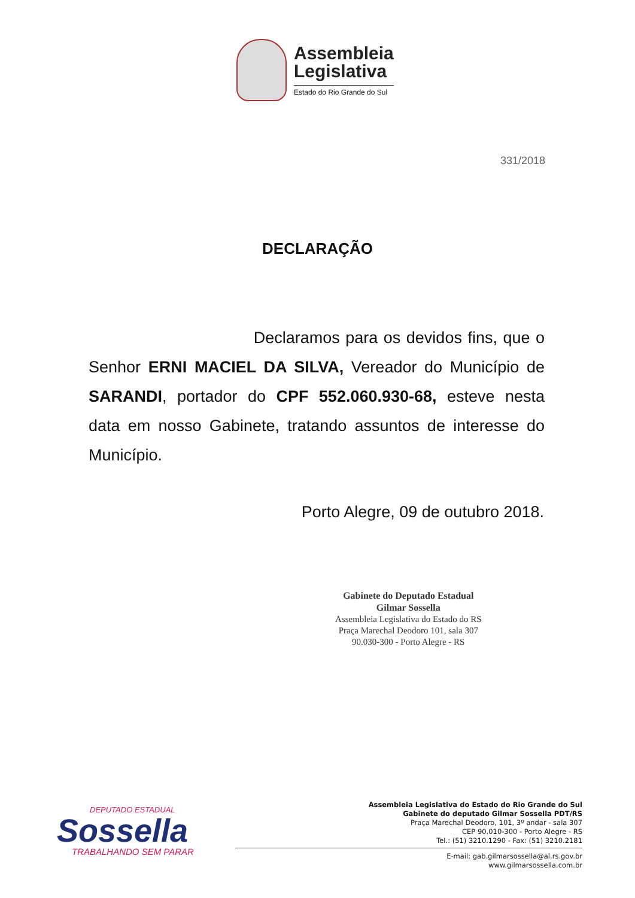Assembleia
Legislativa
Estado do Rio Grande do Sul
331/2018
DECLARAÇÃO
Declaramos para os devidos fins, que o Senhor ERNI MACIEL DA SILVA, Vereador do Município de SARANDI, portador do CPF 552.060.930-68, esteve nesta data em nosso Gabinete, tratando assuntos de interesse do Município.
Porto Alegre, 09 de outubro 2018.
Gabinete do Deputado Estadual
Gilmar Sossella
Assembleia Legislativa do Estado do RS
Praça Marechal Deodoro 101, sala 307
90.030-300 - Porto Alegre - RS
DEPUTADO ESTADUAL
Sossella
TRABALHANDO SEM PARAR
Assembleia Legislativa do Estado do Rio Grande do Sul
Gabinete do deputado Gilmar Sossella PDT/RS
Praça Marechal Deodoro, 101, 3º andar - sala 307
CEP 90.010-300 - Porto Alegre - RS
Tel.: (51) 3210.1290 - Fax: (51) 3210.2181
E-mail: gab.gilmarsossella@al.rs.gov.br
www.gilmarsossella.com.br